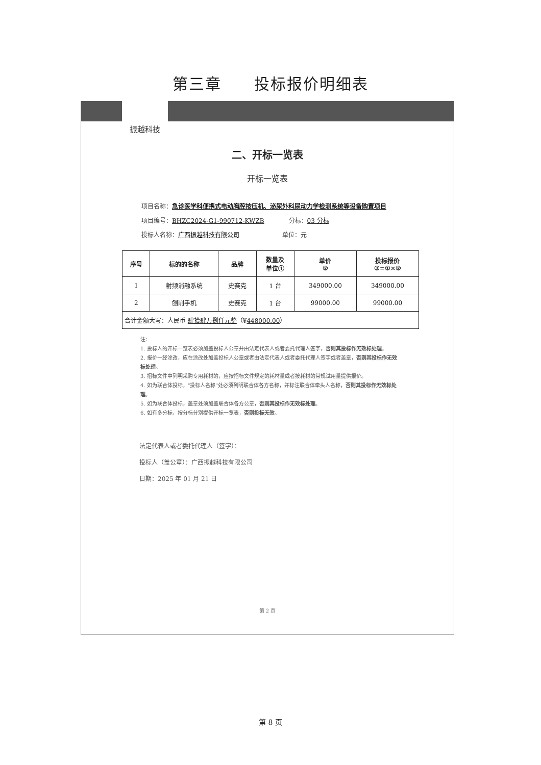第三章　　投标报价明细表
振越科技
二、开标一览表
开标一览表
项目名称：急诊医学科便携式电动胸腔按压机、泌尿外科尿动力学检测系统等设备购置项目
项目编号：BHZC2024-G1-990712-KWZB　　　　分标：03 分标
投标人名称：广西振越科技有限公司　　　　　　　单位：元
| 序号 | 标的的名称 | 品牌 | 数量及 单位① | 单价 ② | 投标报价 ③=①×② |
| --- | --- | --- | --- | --- | --- |
| 1 | 射频消融系统 | 史赛克 | 1 台 | 349000.00 | 349000.00 |
| 2 | 刨削手机 | 史赛克 | 1 台 | 99000.00 | 99000.00 |
| 合计金额大写：人民币 肆拾肆万捌仟元整 （¥ 448000.00 ） | | | | | |
注：
1. 投标人的开标一览表必须加盖投标人公章并由法定代表人或者委托代理人签字，否则其投标作无效标处理。
2. 报价一经涂改，应在涂改处加盖投标人公章或者由法定代表人或者委托代理人签字或者盖章，否则其投标作无效标处理。
3. 招标文件中列明采购专用耗材的，应按招标文件规定的耗材量或者按耗材的常规试用量提供报价。
4. 如为联合体投标，"投标人名称"处必须列明联合体各方名称，并标注联合体牵头人名称，否则其投标作无效标处理。
5. 如为联合体投标，盖章处须加盖联合体各方公章，否则其投标作无效标处理。
6. 如有多分标，按分标分别提供开标一览表，否则投标无效。
法定代表人或者委托代理人（签字）：
投标人（盖公章）：广西振越科技有限公司
日期：2025 年 01 月 21 日
第 2 页
第 8 页